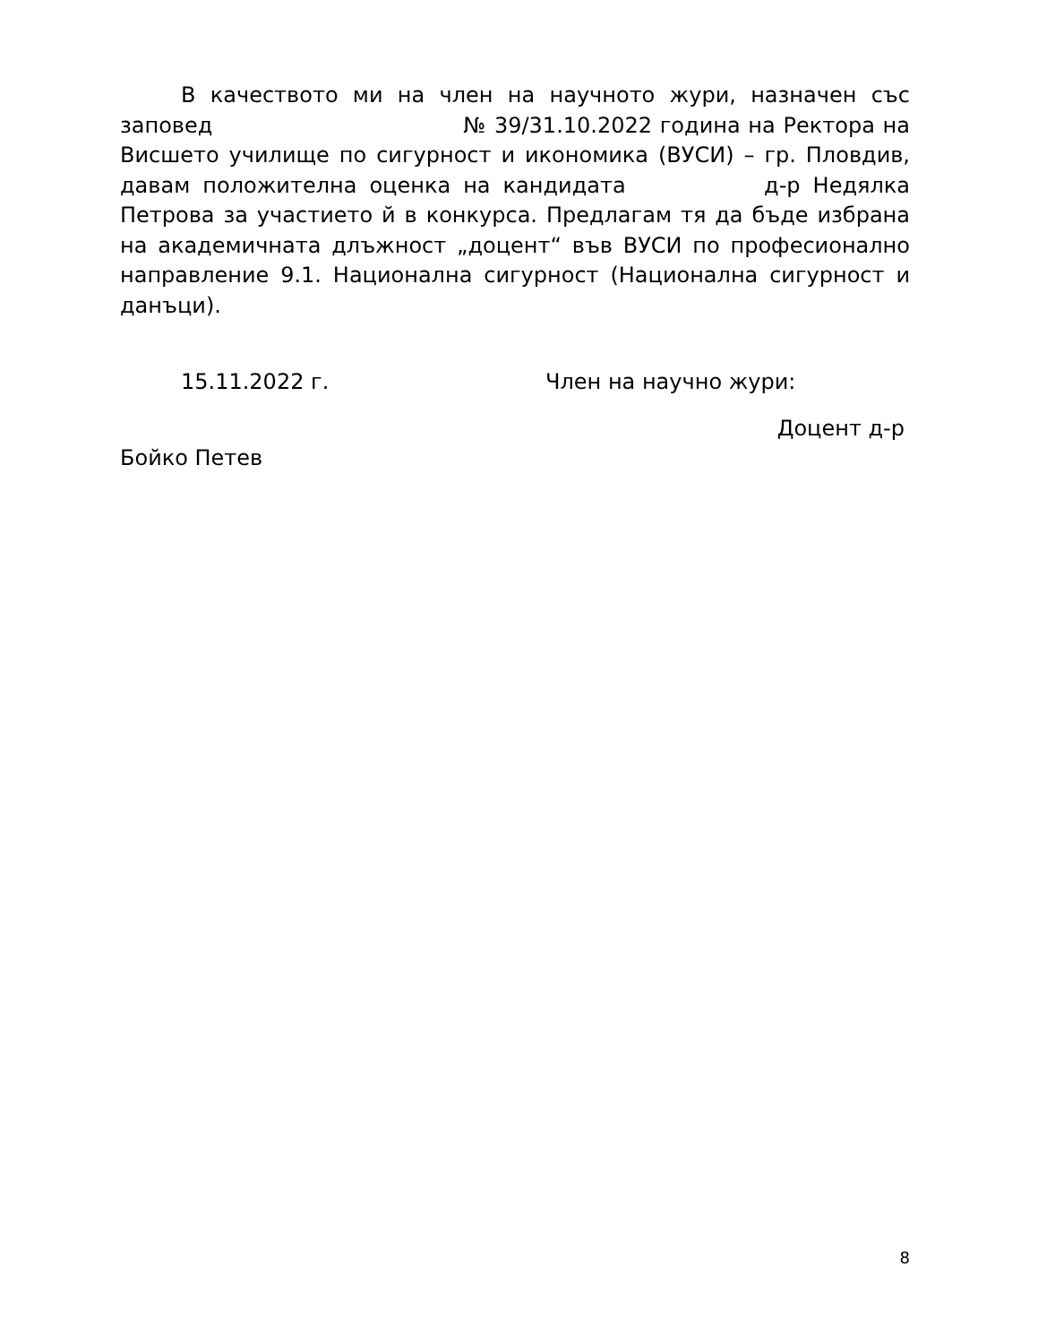В качеството ми на член на научното жури, назначен със заповед № 39/31.10.2022 година на Ректора на Висшето училище по сигурност и икономика (ВУСИ) – гр. Пловдив, давам положителна оценка на кандидата д-р Недялка Петрова за участието й в конкурса. Предлагам тя да бъде избрана на академичната длъжност „доцент“ във ВУСИ по професионално направление 9.1. Национална сигурност (Национална сигурност и данъци).
15.11.2022 г. Член на научно жури:
Доцент д-р
Бойко Петев
8